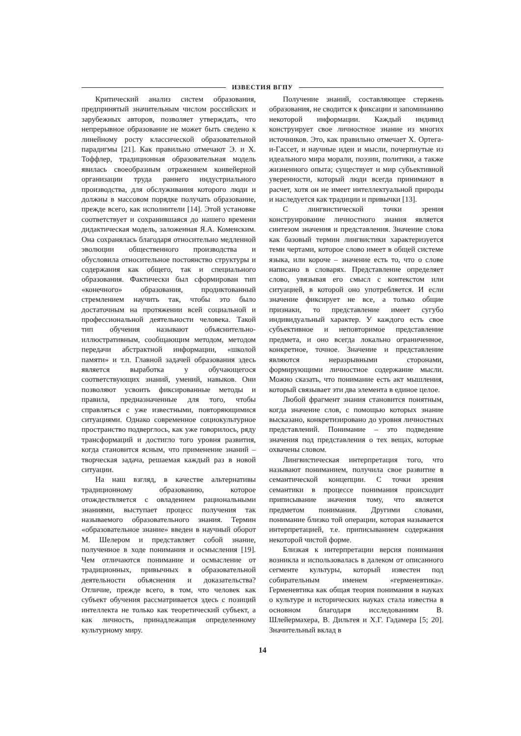ИЗВЕСТИЯ ВГПУ
Критический анализ систем образования, предпринятый значительным числом российских и зарубежных авторов, позволяет утверждать, что непрерывное образование не может быть сведено к линейному росту классической образовательной парадигмы [21]. Как правильно отмечают Э. и Х. Тоффлер, традиционная образовательная модель явилась своеобразным отражением конвейерной организации труда раннего индустриального производства, для обслуживания которого люди и должны в массовом порядке получать образование, прежде всего, как исполнители [14]. Этой установке соответствует и сохранившаяся до нашего времени дидактическая модель, заложенная Я.А. Коменским. Она сохранялась благодаря относительно медленной эволюции общественного производства и обусловила относительное постоянство структуры и содержания как общего, так и специального образования. Фактически был сформирован тип «конечного» образования, продиктованный стремлением научить так, чтобы это было достаточным на протяжении всей социальной и профессиональной деятельности человека. Такой тип обучения называют объяснительно-иллюстративным, сообщающим методом, методом передачи абстрактной информации, «школой памяти» и т.п. Главной задачей образования здесь является выработка у обучающегося соответствующих знаний, умений, навыков. Они позволяют усвоить фиксированные методы и правила, предназначенные для того, чтобы справляться с уже известными, повторяющимися ситуациями. Однако современное социокультурное пространство подверглось, как уже говорилось, ряду трансформаций и достигло того уровня развития, когда становится ясным, что применение знаний – творческая задача, решаемая каждый раз в новой ситуации.
На наш взгляд, в качестве альтернативы традиционному образованию, которое отождествляется с овладением рациональными знаниями, выступает процесс получения так называемого образовательного знания. Термин «образовательное знание» введен в научный оборот М. Шелером и представляет собой знание, полученное в ходе понимания и осмысления [19]. Чем отличаются понимание и осмысление от традиционных, привычных в образовательной деятельности объяснения и доказательства? Отличие, прежде всего, в том, что человек как субъект обучения рассматривается здесь с позиций интеллекта не только как теоретический субъект, а как личность, принадлежащая определенному культурному миру.
Получение знаний, составляющее стержень образования, не сводится к фиксации и запоминанию некоторой информации. Каждый индивид конструирует свое личностное знание из многих источников. Это, как правильно отмечает Х. Ортега-и-Гассет, и научные идеи и мысли, почерпнутые из идеального мира морали, поэзии, политики, а также жизненного опыта; существует и мир субъективной уверенности, который люди всегда принимают в расчет, хотя он не имеет интеллектуальной природы и наследуется как традиции и привычки [13].
С лингвистической точки зрения конструирование личностного знания является синтезом значения и представления. Значение слова как базовый термин лингвистики характеризуется теми чертами, которое слово имеет в общей системе языка, или короче – значение есть то, что о слове написано в словарях. Представление определяет слово, увязывая его смысл с контекстом или ситуацией, в которой оно употребляется. И если значение фиксирует не все, а только общие признаки, то представление имеет сугубо индивидуальный характер. У каждого есть свое субъективное и неповторимое представление предмета, и оно всегда локально ограниченное, конкретное, точное. Значение и представление являются неразрывными сторонами, формирующими личностное содержание мысли. Можно сказать, что понимание есть акт мышления, который связывает эти два элемента в единое целое.
Любой фрагмент знания становится понятным, когда значение слов, с помощью которых знание высказано, конкретизировано до уровня личностных представлений. Понимание – это подведение значения под представления о тех вещах, которые охвачены словом.
Лингвистическая интерпретация того, что называют пониманием, получила свое развитие в семантической концепции. С точки зрения семантики в процессе понимания происходит приписывание значения тому, что является предметом понимания. Другими словами, понимание близко той операции, которая называется интерпретацией, т.е. приписыванием содержания некоторой чистой форме.
Близкая к интерпретации версия понимания возникла и использовалась в далеком от описанного сегменте культуры, который известен под собирательным именем «герменевтика». Герменевтика как общая теория понимания в науках о культуре и исторических науках стала известна в основном благодаря исследованиям В. Шлейермахера, В. Дильтея и Х.Г. Гадамера [5; 20]. Значительный вклад в
14